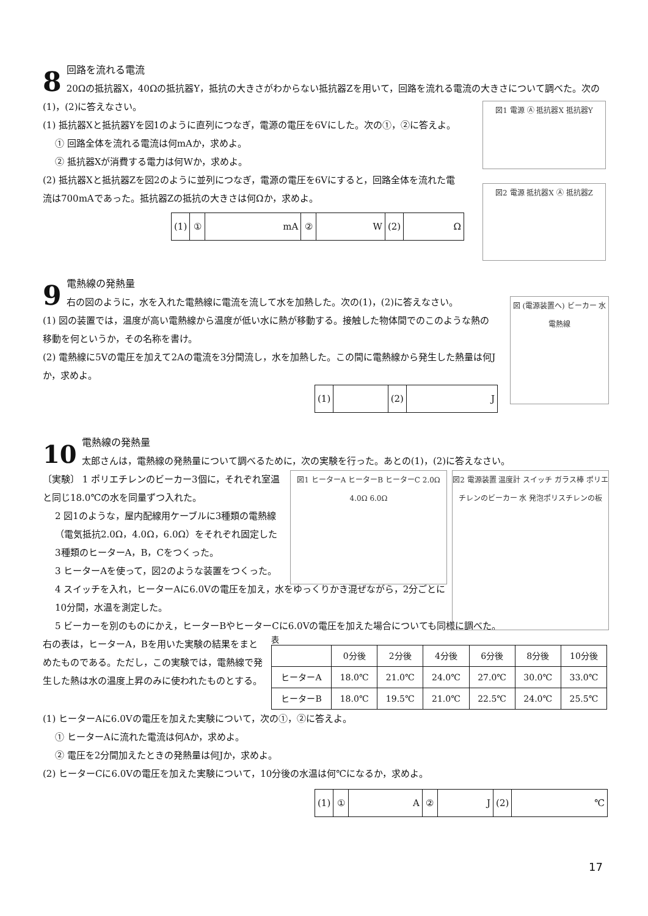8
回路を流れる電流
20Ωの抵抗器X，40Ωの抵抗器Y，抵抗の大きさがわからない抵抗器Zを用いて，回路を流れる電流の大きさについて調べた。次の(1)，(2)に答えなさい。
(1) 抵抗器Xと抵抗器Yを図1のように直列につなぎ，電源の電圧を6Vにした。次の①，②に答えよ。
① 回路全体を流れる電流は何mAか，求めよ。
② 抵抗器Xが消費する電力は何Wか，求めよ。
(2) 抵抗器Xと抵抗器Zを図2のように並列につなぎ，電源の電圧を6Vにすると，回路全体を流れた電流は700mAであった。抵抗器Zの抵抗の大きさは何Ωか，求めよ。
| (1) | ① | mA | ② | W | (2) | Ω |
図1 電源 Ⓐ 抵抗器X 抵抗器Y
図2 電源 抵抗器X Ⓐ 抵抗器Z
9
電熱線の発熱量
右の図のように，水を入れた電熱線に電流を流して水を加熱した。次の(1)，(2)に答えなさい。
(1) 図の装置では，温度が高い電熱線から温度が低い水に熱が移動する。接触した物体間でのこのような熱の移動を何というか，その名称を書け。
(2) 電熱線に5Vの電圧を加えて2Aの電流を3分間流し，水を加熱した。この間に電熱線から発生した熱量は何Jか，求めよ。
| (1) | | (2) | J |
図 (電源装置へ) ビーカー 水 電熱線
10
電熱線の発熱量
太郎さんは，電熱線の発熱量について調べるために，次の実験を行った。あとの(1)，(2)に答えなさい。
〔実験〕 1 ポリエチレンのビーカー3個に，それぞれ室温と同じ18.0℃の水を同量ずつ入れた。
2 図1のような，屋内配線用ケーブルに3種類の電熱線（電気抵抗2.0Ω，4.0Ω，6.0Ω）をそれぞれ固定した3種類のヒーターA，B，Cをつくった。
3 ヒーターAを使って，図2のような装置をつくった。
4 スイッチを入れ，ヒーターAに6.0Vの電圧を加え，水をゆっくりかき混ぜながら，2分ごとに10分間，水温を測定した。
5 ビーカーを別のものにかえ，ヒーターBやヒーターCに6.0Vの電圧を加えた場合についても同様に調べた。
右の表は，ヒーターA，Bを用いた実験の結果をまとめたものである。ただし，この実験では，電熱線で発生した熱は水の温度上昇のみに使われたものとする。
表
| | 0分後 | 2分後 | 4分後 | 6分後 | 8分後 | 10分後 |
| --- | --- | --- | --- | --- | --- | --- |
| ヒーターA | 18.0℃ | 21.0℃ | 24.0℃ | 27.0℃ | 30.0℃ | 33.0℃ |
| ヒーターB | 18.0℃ | 19.5℃ | 21.0℃ | 22.5℃ | 24.0℃ | 25.5℃ |
(1) ヒーターAに6.0Vの電圧を加えた実験について，次の①，②に答えよ。
① ヒーターAに流れた電流は何Aか，求めよ。
② 電圧を2分間加えたときの発熱量は何Jか，求めよ。
(2) ヒーターCに6.0Vの電圧を加えた実験について，10分後の水温は何℃になるか，求めよ。
| (1) | ① | A | ② | J | (2) | ℃ |
図1 ヒーターA ヒーターB ヒーターC 2.0Ω 4.0Ω 6.0Ω
図2 電源装置 温度計 スイッチ ガラス棒 ポリエチレンのビーカー 水 発泡ポリスチレンの板
17